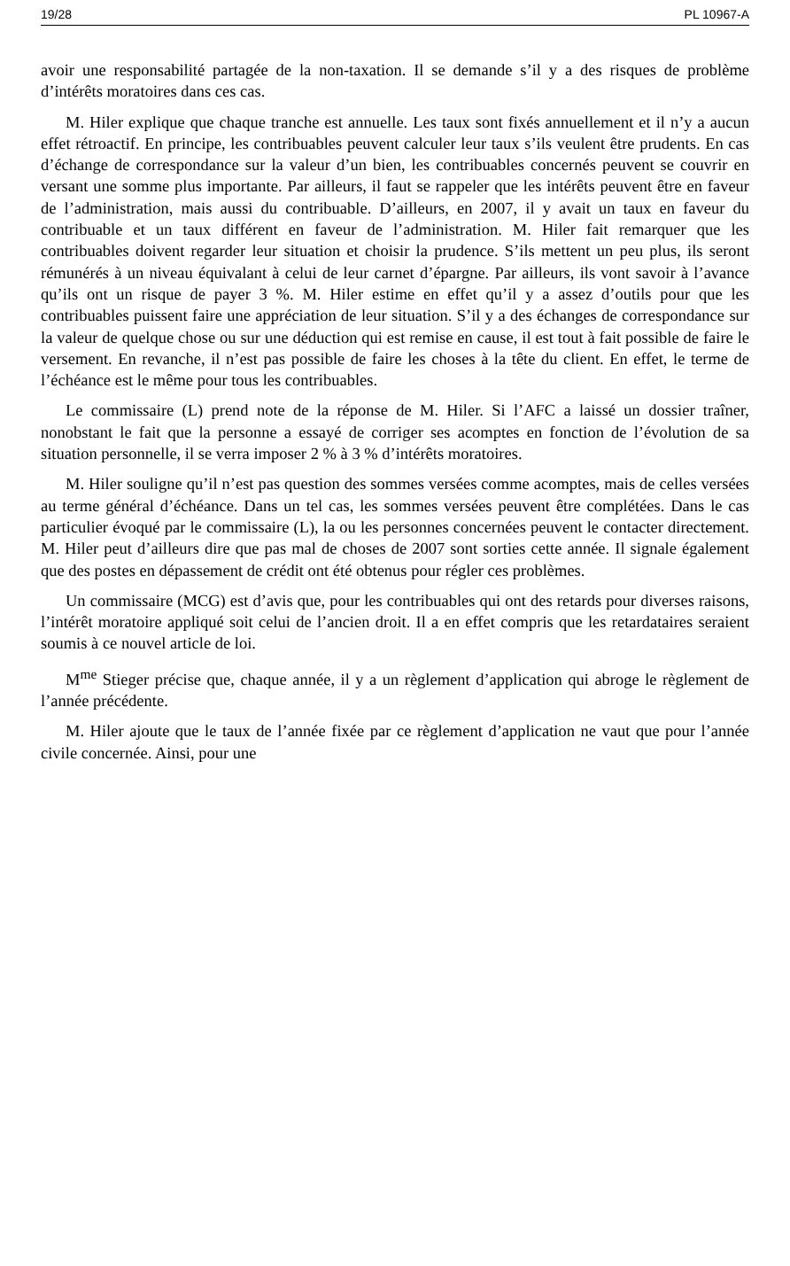19/28 PL 10967-A
avoir une responsabilité partagée de la non-taxation. Il se demande s’il y a des risques de problème d’intérêts moratoires dans ces cas.
M. Hiler explique que chaque tranche est annuelle. Les taux sont fixés annuellement et il n’y a aucun effet rétroactif. En principe, les contribuables peuvent calculer leur taux s’ils veulent être prudents. En cas d’échange de correspondance sur la valeur d’un bien, les contribuables concernés peuvent se couvrir en versant une somme plus importante. Par ailleurs, il faut se rappeler que les intérêts peuvent être en faveur de l’administration, mais aussi du contribuable. D’ailleurs, en 2007, il y avait un taux en faveur du contribuable et un taux différent en faveur de l’administration. M. Hiler fait remarquer que les contribuables doivent regarder leur situation et choisir la prudence. S’ils mettent un peu plus, ils seront rémunérés à un niveau équivalant à celui de leur carnet d’épargne. Par ailleurs, ils vont savoir à l’avance qu’ils ont un risque de payer 3 %. M. Hiler estime en effet qu’il y a assez d’outils pour que les contribuables puissent faire une appréciation de leur situation. S’il y a des échanges de correspondance sur la valeur de quelque chose ou sur une déduction qui est remise en cause, il est tout à fait possible de faire le versement. En revanche, il n’est pas possible de faire les choses à la tête du client. En effet, le terme de l’échéance est le même pour tous les contribuables.
Le commissaire (L) prend note de la réponse de M. Hiler. Si l’AFC a laissé un dossier traîner, nonobstant le fait que la personne a essayé de corriger ses acomptes en fonction de l’évolution de sa situation personnelle, il se verra imposer 2 % à 3 % d’intérêts moratoires.
M. Hiler souligne qu’il n’est pas question des sommes versées comme acomptes, mais de celles versées au terme général d’échéance. Dans un tel cas, les sommes versées peuvent être complétées. Dans le cas particulier évoqué par le commissaire (L), la ou les personnes concernées peuvent le contacter directement. M. Hiler peut d’ailleurs dire que pas mal de choses de 2007 sont sorties cette année. Il signale également que des postes en dépassement de crédit ont été obtenus pour régler ces problèmes.
Un commissaire (MCG) est d’avis que, pour les contribuables qui ont des retards pour diverses raisons, l’intérêt moratoire appliqué soit celui de l’ancien droit. Il a en effet compris que les retardataires seraient soumis à ce nouvel article de loi.
M<sup>me</sup> Stieger précise que, chaque année, il y a un règlement d’application qui abroge le règlement de l’année précédente.
M. Hiler ajoute que le taux de l’année fixée par ce règlement d’application ne vaut que pour l’année civile concernée. Ainsi, pour une